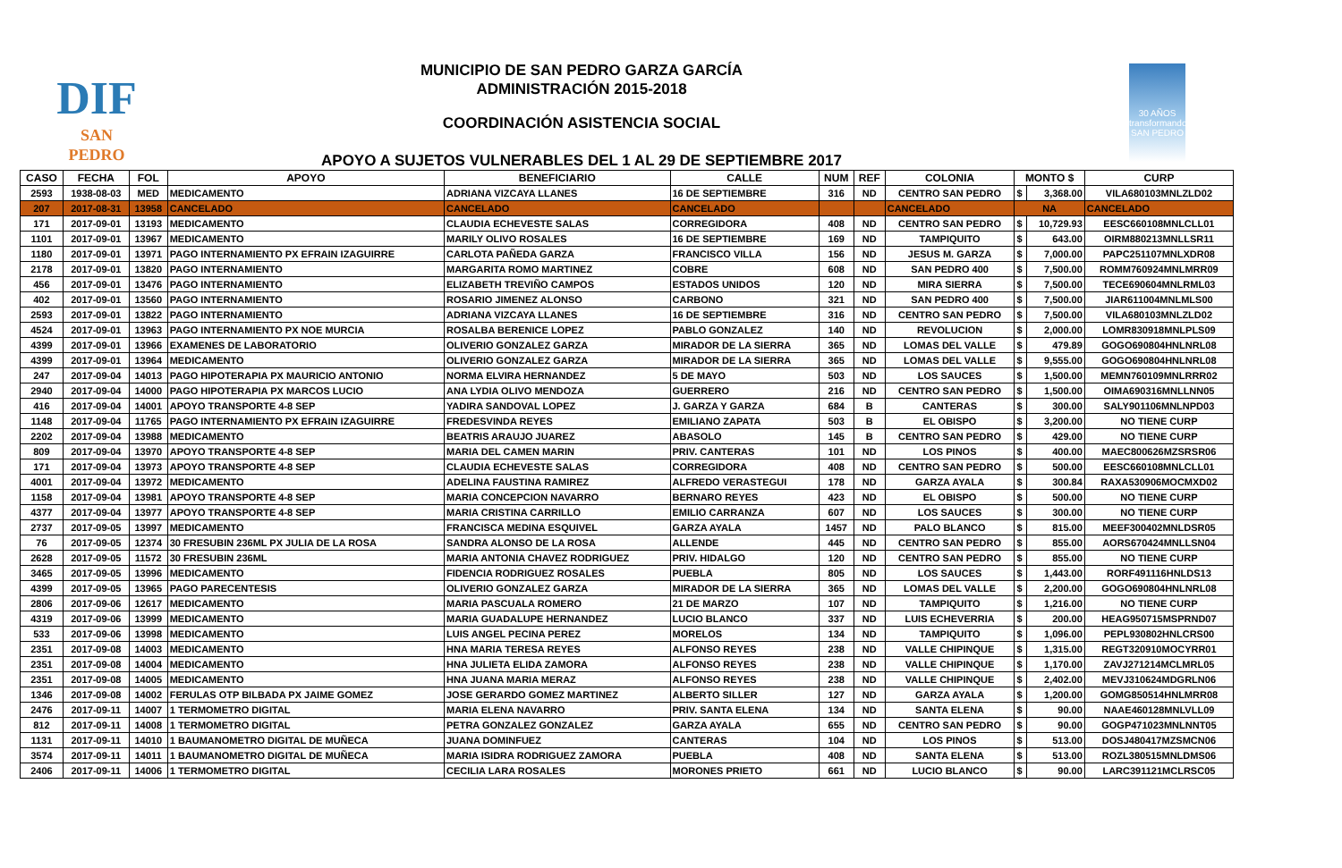DIF
SAN PEDRO
30 AÑOS
transformando
SAN PEDRO
MUNICIPIO DE SAN PEDRO GARZA GARCÍA
ADMINISTRACIÓN 2015-2018
COORDINACIÓN ASISTENCIA SOCIAL
APOYO A SUJETOS VULNERABLES DEL 1 AL 29 DE SEPTIEMBRE 2017
| CASO | FECHA | FOL | APOYO | BENEFICIARIO | CALLE | NUM | REF | COLONIA | MONTO $ | | CURP |
| --- | --- | --- | --- | --- | --- | --- | --- | --- | --- | --- | --- |
| 2593 | 1938-08-03 | MED | MEDICAMENTO | ADRIANA VIZCAYA LLANES | 16 DE SEPTIEMBRE | 316 | ND | CENTRO SAN PEDRO | $ | 3,368.00 | VILA680103MNLZLD02 |
| 207 | 2017-08-31 | 13958 | CANCELADO | CANCELADO | CANCELADO | | | CANCELADO | NA | | CANCELADO |
| 171 | 2017-09-01 | 13193 | MEDICAMENTO | CLAUDIA ECHEVESTE SALAS | CORREGIDORA | 408 | ND | CENTRO SAN PEDRO | $ | 10,729.93 | EESC660108MNLCLL01 |
| 1101 | 2017-09-01 | 13967 | MEDICAMENTO | MARILY OLIVO ROSALES | 16 DE SEPTIEMBRE | 169 | ND | TAMPIQUITO | $ | 643.00 | OIRM880213MNLLSR11 |
| 1180 | 2017-09-01 | 13971 | PAGO INTERNAMIENTO PX EFRAIN IZAGUIRRE | CARLOTA PAÑEDA GARZA | FRANCISCO VILLA | 156 | ND | JESUS M. GARZA | $ | 7,000.00 | PAPC251107MNLXDR08 |
| 2178 | 2017-09-01 | 13820 | PAGO INTERNAMIENTO | MARGARITA ROMO MARTINEZ | COBRE | 608 | ND | SAN PEDRO 400 | $ | 7,500.00 | ROMM760924MNLMRR09 |
| 456 | 2017-09-01 | 13476 | PAGO INTERNAMIENTO | ELIZABETH TREVIÑO CAMPOS | ESTADOS UNIDOS | 120 | ND | MIRA SIERRA | $ | 7,500.00 | TECE690604MNLRML03 |
| 402 | 2017-09-01 | 13560 | PAGO INTERNAMIENTO | ROSARIO JIMENEZ ALONSO | CARBONO | 321 | ND | SAN PEDRO 400 | $ | 7,500.00 | JIAR611004MNLMLS00 |
| 2593 | 2017-09-01 | 13822 | PAGO INTERNAMIENTO | ADRIANA VIZCAYA LLANES | 16 DE SEPTIEMBRE | 316 | ND | CENTRO SAN PEDRO | $ | 7,500.00 | VILA680103MNLZLD02 |
| 4524 | 2017-09-01 | 13963 | PAGO INTERNAMIENTO PX NOE MURCIA | ROSALBA BERENICE LOPEZ | PABLO GONZALEZ | 140 | ND | REVOLUCION | $ | 2,000.00 | LOMR830918MNLPLS09 |
| 4399 | 2017-09-01 | 13966 | EXAMENES DE LABORATORIO | OLIVERIO GONZALEZ GARZA | MIRADOR DE LA SIERRA | 365 | ND | LOMAS DEL VALLE | $ | 479.89 | GOGO690804HNLNRL08 |
| 4399 | 2017-09-01 | 13964 | MEDICAMENTO | OLIVERIO GONZALEZ GARZA | MIRADOR DE LA SIERRA | 365 | ND | LOMAS DEL VALLE | $ | 9,555.00 | GOGO690804HNLNRL08 |
| 247 | 2017-09-04 | 14013 | PAGO HIPOTERAPIA PX MAURICIO ANTONIO | NORMA ELVIRA HERNANDEZ | 5 DE MAYO | 503 | ND | LOS SAUCES | $ | 1,500.00 | MEMN760109MNLRRR02 |
| 2940 | 2017-09-04 | 14000 | PAGO HIPOTERAPIA PX MARCOS LUCIO | ANA LYDIA OLIVO MENDOZA | GUERRERO | 216 | ND | CENTRO SAN PEDRO | $ | 1,500.00 | OIMA690316MNLLNN05 |
| 416 | 2017-09-04 | 14001 | APOYO TRANSPORTE 4-8 SEP | YADIRA SANDOVAL LOPEZ | J. GARZA Y GARZA | 684 | B | CANTERAS | $ | 300.00 | SALY901106MNLNPD03 |
| 1148 | 2017-09-04 | 11765 | PAGO INTERNAMIENTO PX EFRAIN IZAGUIRRE | FREDESVINDA REYES | EMILIANO ZAPATA | 503 | B | EL OBISPO | $ | 3,200.00 | NO TIENE CURP |
| 2202 | 2017-09-04 | 13988 | MEDICAMENTO | BEATRIS ARAUJO JUAREZ | ABASOLO | 145 | B | CENTRO SAN PEDRO | $ | 429.00 | NO TIENE CURP |
| 809 | 2017-09-04 | 13970 | APOYO TRANSPORTE 4-8 SEP | MARIA DEL CAMEN MARIN | PRIV. CANTERAS | 101 | ND | LOS PINOS | $ | 400.00 | MAEC800626MZSRSR06 |
| 171 | 2017-09-04 | 13973 | APOYO TRANSPORTE 4-8 SEP | CLAUDIA ECHEVESTE SALAS | CORREGIDORA | 408 | ND | CENTRO SAN PEDRO | $ | 500.00 | EESC660108MNLCLL01 |
| 4001 | 2017-09-04 | 13972 | MEDICAMENTO | ADELINA FAUSTINA RAMIREZ | ALFREDO VERASTEGUI | 178 | ND | GARZA AYALA | $ | 300.84 | RAXA530906MOCMXD02 |
| 1158 | 2017-09-04 | 13981 | APOYO TRANSPORTE 4-8 SEP | MARIA CONCEPCION NAVARRO | BERNARO REYES | 423 | ND | EL OBISPO | $ | 500.00 | NO TIENE CURP |
| 4377 | 2017-09-04 | 13977 | APOYO TRANSPORTE 4-8 SEP | MARIA CRISTINA CARRILLO | EMILIO CARRANZA | 607 | ND | LOS SAUCES | $ | 300.00 | NO TIENE CURP |
| 2737 | 2017-09-05 | 13997 | MEDICAMENTO | FRANCISCA MEDINA ESQUIVEL | GARZA AYALA | 1457 | ND | PALO BLANCO | $ | 815.00 | MEEF300402MNLDSR05 |
| 76 | 2017-09-05 | 12374 | 30 FRESUBIN 236ML PX JULIA DE LA ROSA | SANDRA ALONSO DE LA ROSA | ALLENDE | 445 | ND | CENTRO SAN PEDRO | $ | 855.00 | AORS670424MNLLSN04 |
| 2628 | 2017-09-05 | 11572 | 30 FRESUBIN 236ML | MARIA ANTONIA CHAVEZ RODRIGUEZ | PRIV. HIDALGO | 120 | ND | CENTRO SAN PEDRO | $ | 855.00 | NO TIENE CURP |
| 3465 | 2017-09-05 | 13996 | MEDICAMENTO | FIDENCIA RODRIGUEZ ROSALES | PUEBLA | 805 | ND | LOS SAUCES | $ | 1,443.00 | RORF491116HNLDS13 |
| 4399 | 2017-09-05 | 13965 | PAGO PARECENTESIS | OLIVERIO GONZALEZ GARZA | MIRADOR DE LA SIERRA | 365 | ND | LOMAS DEL VALLE | $ | 2,200.00 | GOGO690804HNLNRL08 |
| 2806 | 2017-09-06 | 12617 | MEDICAMENTO | MARIA PASCUALA ROMERO | 21 DE MARZO | 107 | ND | TAMPIQUITO | $ | 1,216.00 | NO TIENE CURP |
| 4319 | 2017-09-06 | 13999 | MEDICAMENTO | MARIA GUADALUPE HERNANDEZ | LUCIO BLANCO | 337 | ND | LUIS ECHEVERRIA | $ | 200.00 | HEAG950715MSPRND07 |
| 533 | 2017-09-06 | 13998 | MEDICAMENTO | LUIS ANGEL PECINA PEREZ | MORELOS | 134 | ND | TAMPIQUITO | $ | 1,096.00 | PEPL930802HNLCRS00 |
| 2351 | 2017-09-08 | 14003 | MEDICAMENTO | HNA MARIA TERESA REYES | ALFONSO REYES | 238 | ND | VALLE CHIPINQUE | $ | 1,315.00 | REGT320910MOCYRR01 |
| 2351 | 2017-09-08 | 14004 | MEDICAMENTO | HNA JULIETA ELIDA ZAMORA | ALFONSO REYES | 238 | ND | VALLE CHIPINQUE | $ | 1,170.00 | ZAVJ271214MCLMRL05 |
| 2351 | 2017-09-08 | 14005 | MEDICAMENTO | HNA JUANA MARIA MERAZ | ALFONSO REYES | 238 | ND | VALLE CHIPINQUE | $ | 2,402.00 | MEVJ310624MDGRLN06 |
| 1346 | 2017-09-08 | 14002 | FERULAS OTP BILBADA PX JAIME GOMEZ | JOSE GERARDO GOMEZ MARTINEZ | ALBERTO SILLER | 127 | ND | GARZA AYALA | $ | 1,200.00 | GOMG850514HNLMRR08 |
| 2476 | 2017-09-11 | 14007 | 1 TERMOMETRO DIGITAL | MARIA ELENA NAVARRO | PRIV. SANTA ELENA | 134 | ND | SANTA ELENA | $ | 90.00 | NAAE460128MNLVLL09 |
| 812 | 2017-09-11 | 14008 | 1 TERMOMETRO DIGITAL | PETRA GONZALEZ GONZALEZ | GARZA AYALA | 655 | ND | CENTRO SAN PEDRO | $ | 90.00 | GOGP471023MNLNNT05 |
| 1131 | 2017-09-11 | 14010 | 1 BAUMANOMETRO DIGITAL DE MUÑECA | JUANA DOMINFUEZ | CANTERAS | 104 | ND | LOS PINOS | $ | 513.00 | DOSJ480417MZSMCN06 |
| 3574 | 2017-09-11 | 14011 | 1 BAUMANOMETRO DIGITAL DE MUÑECA | MARIA ISIDRA RODRIGUEZ ZAMORA | PUEBLA | 408 | ND | SANTA ELENA | $ | 513.00 | ROZL380515MNLDMS06 |
| 2406 | 2017-09-11 | 14006 | 1 TERMOMETRO DIGITAL | CECILIA LARA ROSALES | MORONES PRIETO | 661 | ND | LUCIO BLANCO | $ | 90.00 | LARC391121MCLRSC05 |